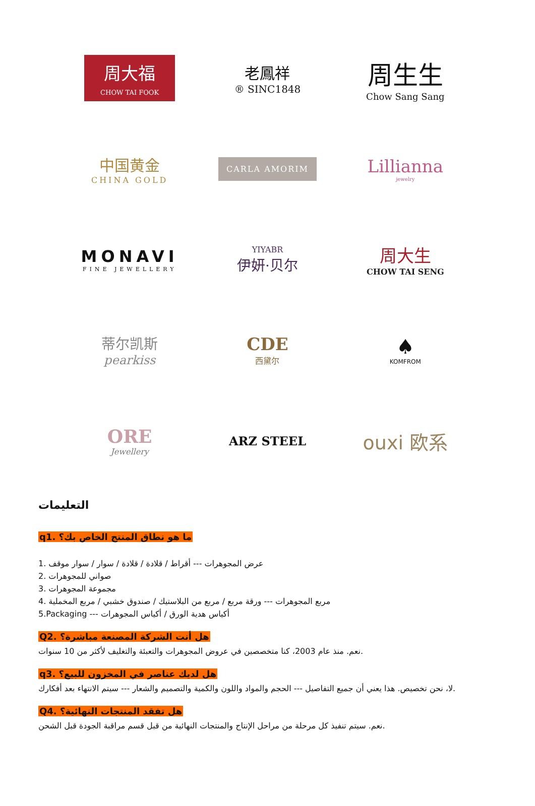周大福
CHOW TAI FOOK
老鳳祥
® SINC1848
周生生
Chow Sang Sang
中国黄金
CHINA GOLD
CARLA AMORIM
Lillianna
jewelry
MONAVI
FINE JEWELLERY
YIYABR
伊妍·贝尔
周大生
CHOW TAI SENG
蒂尔凯斯
pearkiss
CDE
西黛尔
♠
KOMFROM
ORE
Jewellery
ARZ STEEL
ouxi 欧系
التعليمات
q1. ما هو نطاق المنتج الخاص بك؟
1. عرض المجوهرات --- أقراط / قلادة / قلادة / سوار / سوار موقف
2. صواني للمجوهرات
3. مجموعة المجوهرات
4. مربع المجوهرات --- ورقة مربع / مربع من البلاستيك / صندوق خشبي / مربع المخملية
5.Packaging --- أكياس هدية الورق / أكياس المجوهرات
Q2. هل أنت الشركة المصنعة مباشرة؟
نعم. منذ عام 2003، كنا متخصصين في عروض المجوهرات والتعبئة والتغليف لأكثر من 10 سنوات.
q3. هل لديك عناصر في المخزون للبيع؟
لا، نحن تخصيص. هذا يعني أن جميع التفاصيل --- الحجم والمواد واللون والكمية والتصميم والشعار --- سيتم الانتهاء بعد أفكارك.
Q4. هل تفقد المنتجات النهائية؟
نعم. سيتم تنفيذ كل مرحلة من مراحل الإنتاج والمنتجات النهائية من قبل قسم مراقبة الجودة قبل الشحن.